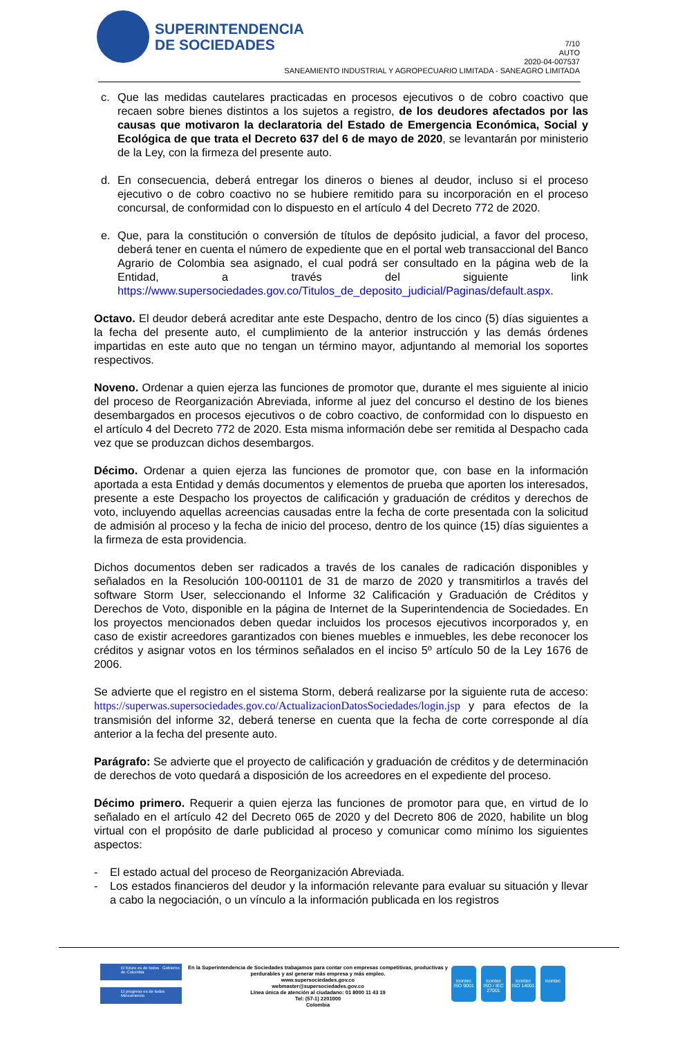SUPERINTENDENCIA
DE SOCIEDADES
7/10
AUTO
2020-04-007537
SANEAMIENTO INDUSTRIAL Y AGROPECUARIO LIMITADA - SANEAGRO LIMITADA
c. Que las medidas cautelares practicadas en procesos ejecutivos o de cobro coactivo que recaen sobre bienes distintos a los sujetos a registro, de los deudores afectados por las causas que motivaron la declaratoria del Estado de Emergencia Económica, Social y Ecológica de que trata el Decreto 637 del 6 de mayo de 2020, se levantarán por ministerio de la Ley, con la firmeza del presente auto.
d. En consecuencia, deberá entregar los dineros o bienes al deudor, incluso si el proceso ejecutivo o de cobro coactivo no se hubiere remitido para su incorporación en el proceso concursal, de conformidad con lo dispuesto en el artículo 4 del Decreto 772 de 2020.
e. Que, para la constitución o conversión de títulos de depósito judicial, a favor del proceso, deberá tener en cuenta el número de expediente que en el portal web transaccional del Banco Agrario de Colombia sea asignado, el cual podrá ser consultado en la página web de la Entidad, a través del siguiente link https://www.supersociedades.gov.co/Titulos_de_deposito_judicial/Paginas/default.aspx.
Octavo. El deudor deberá acreditar ante este Despacho, dentro de los cinco (5) días siguientes a la fecha del presente auto, el cumplimiento de la anterior instrucción y las demás órdenes impartidas en este auto que no tengan un término mayor, adjuntando al memorial los soportes respectivos.
Noveno. Ordenar a quien ejerza las funciones de promotor que, durante el mes siguiente al inicio del proceso de Reorganización Abreviada, informe al juez del concurso el destino de los bienes desembargados en procesos ejecutivos o de cobro coactivo, de conformidad con lo dispuesto en el artículo 4 del Decreto 772 de 2020. Esta misma información debe ser remitida al Despacho cada vez que se produzcan dichos desembargos.
Décimo. Ordenar a quien ejerza las funciones de promotor que, con base en la información aportada a esta Entidad y demás documentos y elementos de prueba que aporten los interesados, presente a este Despacho los proyectos de calificación y graduación de créditos y derechos de voto, incluyendo aquellas acreencias causadas entre la fecha de corte presentada con la solicitud de admisión al proceso y la fecha de inicio del proceso, dentro de los quince (15) días siguientes a la firmeza de esta providencia.
Dichos documentos deben ser radicados a través de los canales de radicación disponibles y señalados en la Resolución 100-001101 de 31 de marzo de 2020 y transmitirlos a través del software Storm User, seleccionando el Informe 32 Calificación y Graduación de Créditos y Derechos de Voto, disponible en la página de Internet de la Superintendencia de Sociedades. En los proyectos mencionados deben quedar incluidos los procesos ejecutivos incorporados y, en caso de existir acreedores garantizados con bienes muebles e inmuebles, les debe reconocer los créditos y asignar votos en los términos señalados en el inciso 5º artículo 50 de la Ley 1676 de 2006.
Se advierte que el registro en el sistema Storm, deberá realizarse por la siguiente ruta de acceso: https://superwas.supersociedades.gov.co/ActualizacionDatosSociedades/login.jsp y para efectos de la transmisión del informe 32, deberá tenerse en cuenta que la fecha de corte corresponde al día anterior a la fecha del presente auto.
Parágrafo: Se advierte que el proyecto de calificación y graduación de créditos y de determinación de derechos de voto quedará a disposición de los acreedores en el expediente del proceso.
Décimo primero. Requerir a quien ejerza las funciones de promotor para que, en virtud de lo señalado en el artículo 42 del Decreto 065 de 2020 y del Decreto 806 de 2020, habilite un blog virtual con el propósito de darle publicidad al proceso y comunicar como mínimo los siguientes aspectos:
- El estado actual del proceso de Reorganización Abreviada.
- Los estados financieros del deudor y la información relevante para evaluar su situación y llevar a cabo la negociación, o un vínculo a la información publicada en los registros
El futuro es de todos Gobierno de Colombia
El progreso es de todos Mincomercio
En la Superintendencia de Sociedades trabajamos para contar con empresas competitivas, productivas y perdurables y así generar más empresa y más empleo.
www.supersociedades.gov.co
webmaster@supersociedades.gov.co
Línea única de atención al ciudadano: 01 8000 11 43 19
Tel: (57-1) 2201000
Colombia
icontec ISO 9001
icontec ISO / IEC 27001
icontec ISO 14001
icontec